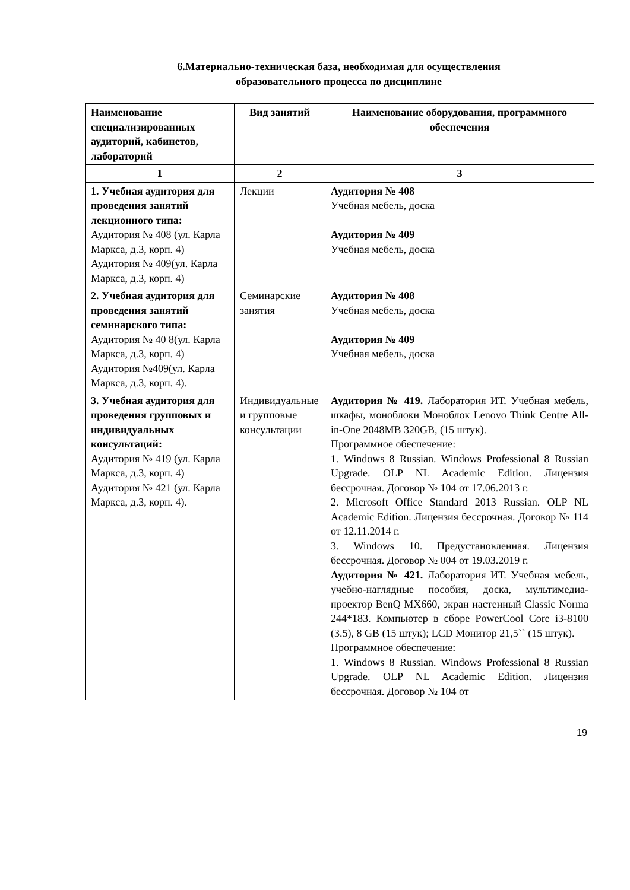6.Материально-техническая база, необходимая для осуществления
образовательного процесса по дисциплине
| Наименование специализированных аудиторий, кабинетов, лабораторий | Вид занятий | Наименование оборудования, программного обеспечения |
| --- | --- | --- |
| 1 | 2 | 3 |
| 1. Учебная аудитория для проведения занятий лекционного типа: Аудитория № 408 (ул. Карла Маркса, д.3, корп. 4) Аудитория № 409(ул. Карла Маркса, д.3, корп. 4) | Лекции | Аудитория № 408 Учебная мебель, доска Аудитория № 409 Учебная мебель, доска |
| 2. Учебная аудитория для проведения занятий семинарского типа: Аудитория № 40 8(ул. Карла Маркса, д.3, корп. 4) Аудитория №409(ул. Карла Маркса, д.3, корп. 4). | Семинарские занятия | Аудитория № 408 Учебная мебель, доска Аудитория № 409 Учебная мебель, доска |
| 3. Учебная аудитория для проведения групповых и индивидуальных консультаций: Аудитория № 419 (ул. Карла Маркса, д.3, корп. 4) Аудитория № 421 (ул. Карла Маркса, д.3, корп. 4). | Индивидуальные и групповые консультации | Аудитория № 419. Лаборатория ИТ. Учебная мебель, шкафы, моноблоки Моноблок Lenovo Think Centre All-in-One 2048MB 320GB, (15 штук). Программное обеспечение: 1. Windows 8 Russian. Windows Professional 8 Russian Upgrade. OLP NL Academic Edition. Лицензия бессрочная. Договор № 104 от 17.06.2013 г. 2. Microsoft Office Standard 2013 Russian. OLP NL Academic Edition. Лицензия бессрочная. Договор № 114 от 12.11.2014 г. 3. Windows 10. Предустановленная. Лицензия бессрочная. Договор № 004 от 19.03.2019 г. Аудитория № 421. Лаборатория ИТ. Учебная мебель, учебно-наглядные пособия, доска, мультимедиа-проектор BenQ MX660, экран настенный Classic Norma 244*183. Компьютер в сборе PowerCool Core i3-8100 (3.5), 8 GB (15 штук); LCD Монитор 21,5`` (15 штук). Программное обеспечение: 1. Windows 8 Russian. Windows Professional 8 Russian Upgrade. OLP NL Academic Edition. Лицензия бессрочная. Договор № 104 от |
19